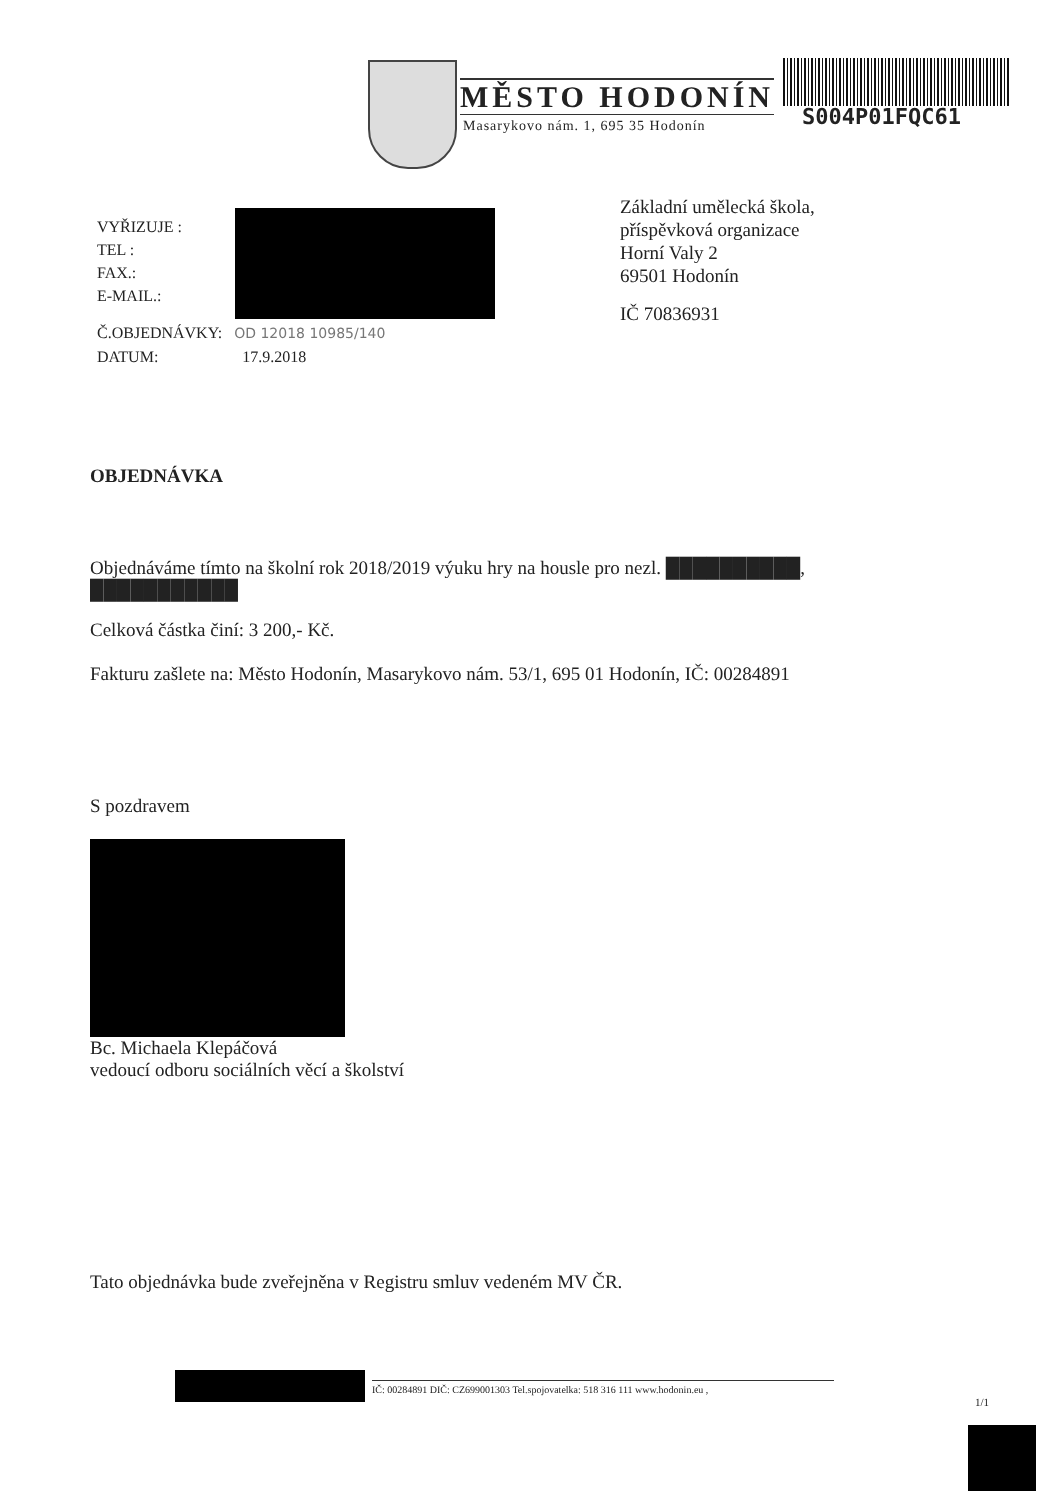MĚSTO HODONÍN
Masarykovo nám. 1, 695 35 Hodonín
S004P01FQC61
VYŘIZUJE :
TEL :
FAX.:
E-MAIL.:
Č.OBJEDNÁVKY: OD 12018 10985/140
DATUM: 17.9.2018
Základní umělecká škola,
příspěvková organizace
Horní Valy 2
69501 Hodonín
IČ 70836931
OBJEDNÁVKA
Objednáváme tímto na školní rok 2018/2019 výuku hry na housle pro nezl. ██████████,
███████████
Celková částka činí: 3 200,- Kč.
Fakturu zašlete na: Město Hodonín, Masarykovo nám. 53/1, 695 01 Hodonín, IČ: 00284891
S pozdravem
Bc. Michaela Klepáčová
vedoucí odboru sociálních věcí a školství
Tato objednávka bude zveřejněna v Registru smluv vedeném MV ČR.
IČ: 00284891 DIČ: CZ699001303 Tel.spojovatelka: 518 316 111 www.hodonin.eu ,
1/1